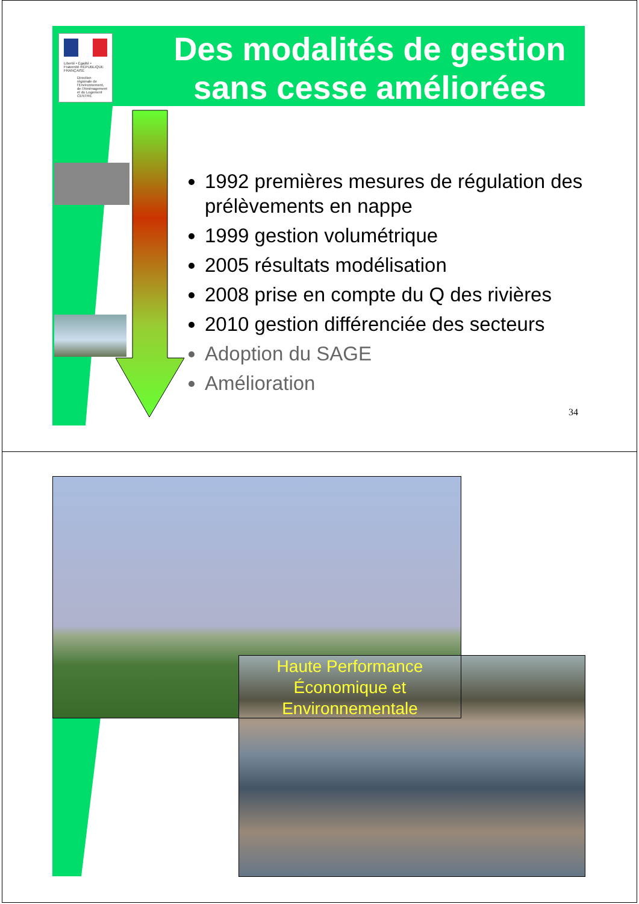Des modalités de gestion sans cesse améliorées
Liberté • Égalité • Fraternité RÉPUBLIQUE FRANÇAISE
Direction régionale de l'Environnement, de l'Aménagement et du Logement
CENTRE
1992 premières mesures de régulation des prélèvements en nappe
1999 gestion volumétrique
2005 résultats modélisation
2008 prise en compte du Q des rivières
2010 gestion différenciée des secteurs
Adoption du SAGE
Amélioration
34
Haute Performance Économique et Environnementale